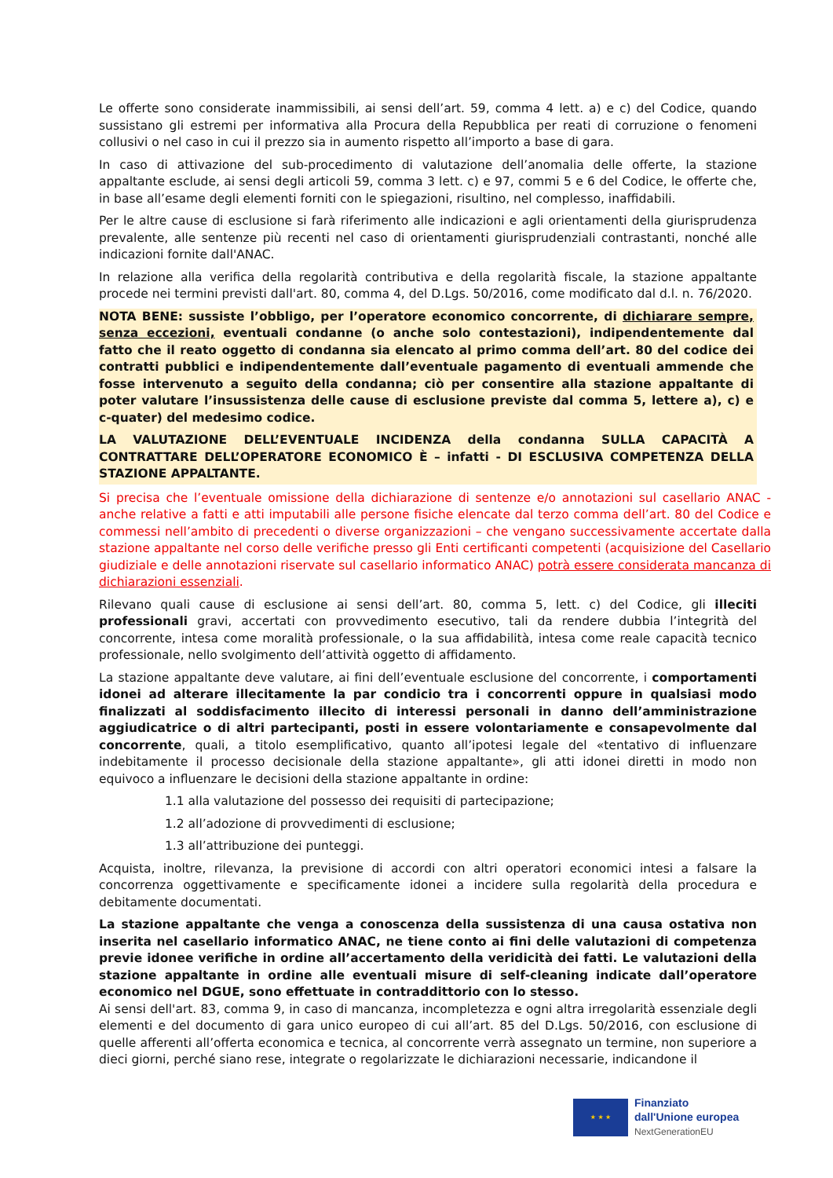Le offerte sono considerate inammissibili, ai sensi dell’art. 59, comma 4 lett. a) e c) del Codice, quando sussistano gli estremi per informativa alla Procura della Repubblica per reati di corruzione o fenomeni collusivi o nel caso in cui il prezzo sia in aumento rispetto all’importo a base di gara.
In caso di attivazione del sub-procedimento di valutazione dell’anomalia delle offerte, la stazione appaltante esclude, ai sensi degli articoli 59, comma 3 lett. c) e 97, commi 5 e 6 del Codice, le offerte che, in base all’esame degli elementi forniti con le spiegazioni, risultino, nel complesso, inaffidabili.
Per le altre cause di esclusione si farà riferimento alle indicazioni e agli orientamenti della giurisprudenza prevalente, alle sentenze più recenti nel caso di orientamenti giurisprudenziali contrastanti, nonché alle indicazioni fornite dall'ANAC.
In relazione alla verifica della regolarità contributiva e della regolarità fiscale, la stazione appaltante procede nei termini previsti dall'art. 80, comma 4, del D.Lgs. 50/2016, come modificato dal d.l. n. 76/2020.
NOTA BENE: sussiste l’obbligo, per l’operatore economico concorrente, di dichiarare sempre, senza eccezioni, eventuali condanne (o anche solo contestazioni), indipendentemente dal fatto che il reato oggetto di condanna sia elencato al primo comma dell’art. 80 del codice dei contratti pubblici e indipendentemente dall’eventuale pagamento di eventuali ammende che fosse intervenuto a seguito della condanna; ciò per consentire alla stazione appaltante di poter valutare l’insussistenza delle cause di esclusione previste dal comma 5, lettere a), c) e c-quater) del medesimo codice.
LA VALUTAZIONE DELL’EVENTUALE INCIDENZA della condanna SULLA CAPACITÀ A CONTRATTARE DELL’OPERATORE ECONOMICO È – infatti - DI ESCLUSIVA COMPETENZA DELLA STAZIONE APPALTANTE.
Si precisa che l’eventuale omissione della dichiarazione di sentenze e/o annotazioni sul casellario ANAC - anche relative a fatti e atti imputabili alle persone fisiche elencate dal terzo comma dell’art. 80 del Codice e commessi nell’ambito di precedenti o diverse organizzazioni – che vengano successivamente accertate dalla stazione appaltante nel corso delle verifiche presso gli Enti certificanti competenti (acquisizione del Casellario giudiziale e delle annotazioni riservate sul casellario informatico ANAC) potrà essere considerata mancanza di dichiarazioni essenziali.
Rilevano quali cause di esclusione ai sensi dell’art. 80, comma 5, lett. c) del Codice, gli illeciti professionali gravi, accertati con provvedimento esecutivo, tali da rendere dubbia l’integrità del concorrente, intesa come moralità professionale, o la sua affidabilità, intesa come reale capacità tecnico professionale, nello svolgimento dell’attività oggetto di affidamento.
La stazione appaltante deve valutare, ai fini dell’eventuale esclusione del concorrente, i comportamenti idonei ad alterare illecitamente la par condicio tra i concorrenti oppure in qualsiasi modo finalizzati al soddisfacimento illecito di interessi personali in danno dell’amministrazione aggiudicatrice o di altri partecipanti, posti in essere volontariamente e consapevolmente dal concorrente, quali, a titolo esemplificativo, quanto all’ipotesi legale del «tentativo di influenzare indebitamente il processo decisionale della stazione appaltante», gli atti idonei diretti in modo non equivoco a influenzare le decisioni della stazione appaltante in ordine:
1.1 alla valutazione del possesso dei requisiti di partecipazione;
1.2 all’adozione di provvedimenti di esclusione;
1.3 all’attribuzione dei punteggi.
Acquista, inoltre, rilevanza, la previsione di accordi con altri operatori economici intesi a falsare la concorrenza oggettivamente e specificamente idonei a incidere sulla regolarità della procedura e debitamente documentati.
La stazione appaltante che venga a conoscenza della sussistenza di una causa ostativa non inserita nel casellario informatico ANAC, ne tiene conto ai fini delle valutazioni di competenza previe idonee verifiche in ordine all’accertamento della veridicità dei fatti. Le valutazioni della stazione appaltante in ordine alle eventuali misure di self-cleaning indicate dall’operatore economico nel DGUE, sono effettuate in contraddittorio con lo stesso.
Ai sensi dell'art. 83, comma 9, in caso di mancanza, incompletezza e ogni altra irregolarità essenziale degli elementi e del documento di gara unico europeo di cui all’art. 85 del D.Lgs. 50/2016, con esclusione di quelle afferenti all’offerta economica e tecnica, al concorrente verrà assegnato un termine, non superiore a dieci giorni, perché siano rese, integrate o regolarizzate le dichiarazioni necessarie, indicandone il
★ ★ ★
Finanziato
dall'Unione europea
NextGenerationEU